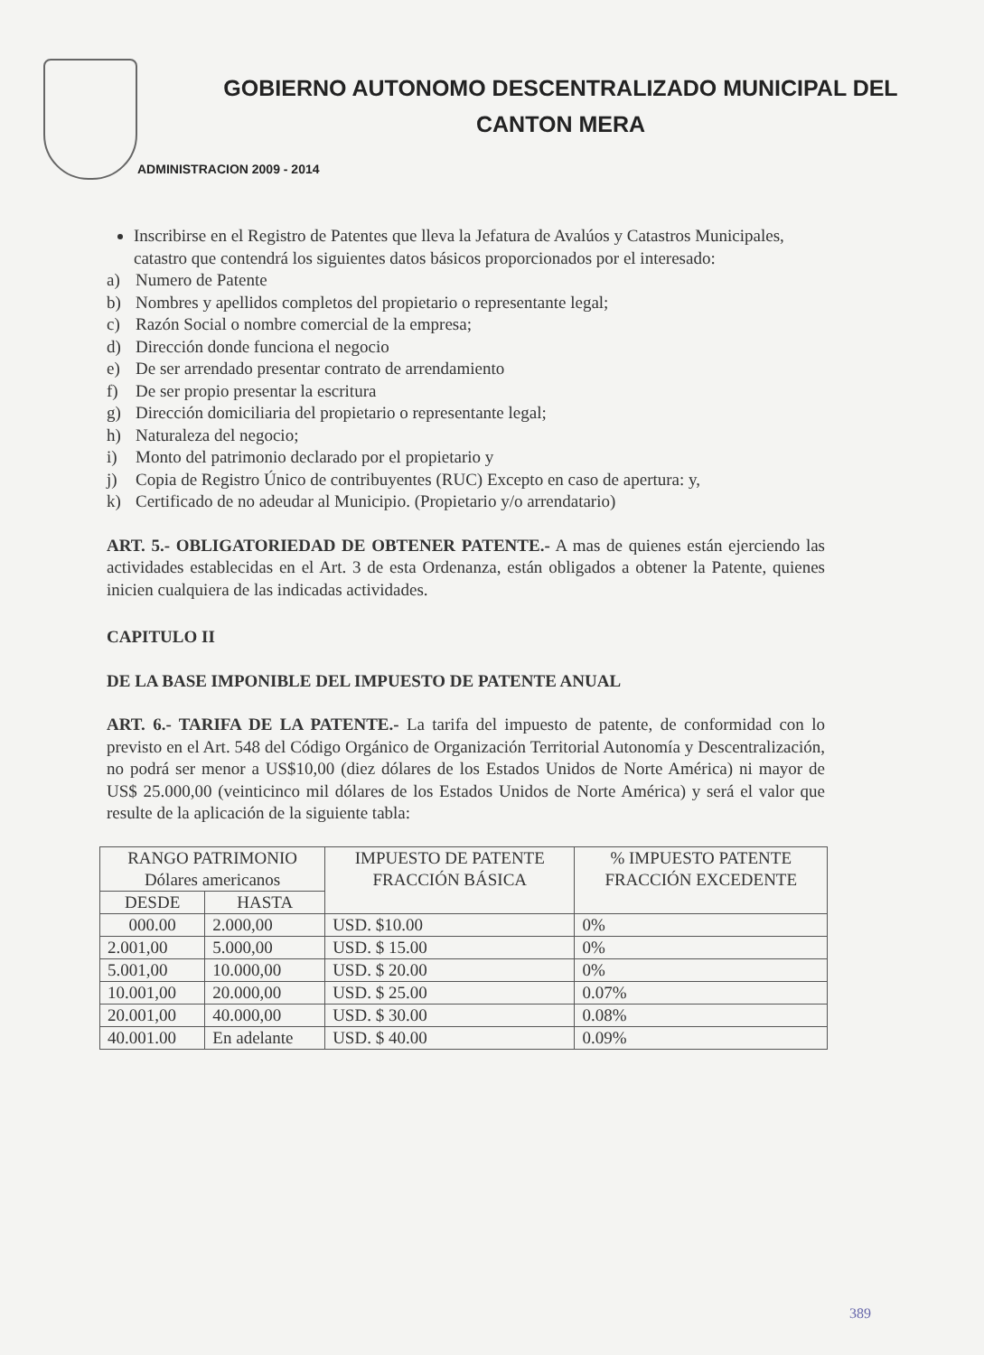GOBIERNO AUTONOMO DESCENTRALIZADO MUNICIPAL DEL
CANTON MERA
ADMINISTRACION 2009 - 2014
Inscribirse en el Registro de Patentes que lleva la Jefatura de Avalúos y Catastros Municipales, catastro que contendrá los siguientes datos básicos proporcionados por el interesado:
a) Numero de Patente
b) Nombres y apellidos completos del propietario o representante legal;
c) Razón Social o nombre comercial de la empresa;
d) Dirección donde funciona el negocio
e) De ser arrendado presentar contrato de arrendamiento
f) De ser propio presentar la escritura
g) Dirección domiciliaria del propietario o representante legal;
h) Naturaleza del negocio;
i) Monto del patrimonio declarado por el propietario y
j) Copia de Registro Único de contribuyentes (RUC) Excepto en caso de apertura: y,
k) Certificado de no adeudar al Municipio. (Propietario y/o arrendatario)
ART. 5.- OBLIGATORIEDAD DE OBTENER PATENTE.- A mas de quienes están ejerciendo las actividades establecidas en el Art. 3 de esta Ordenanza, están obligados a obtener la Patente, quienes inicien cualquiera de las indicadas actividades.
CAPITULO II
DE LA BASE IMPONIBLE DEL IMPUESTO DE PATENTE ANUAL
ART. 6.- TARIFA DE LA PATENTE.- La tarifa del impuesto de patente, de conformidad con lo previsto en el Art. 548 del Código Orgánico de Organización Territorial Autonomía y Descentralización, no podrá ser menor a US$10,00 (diez dólares de los Estados Unidos de Norte América) ni mayor de US$ 25.000,00 (veinticinco mil dólares de los Estados Unidos de Norte América) y será el valor que resulte de la aplicación de la siguiente tabla:
| RANGO PATRIMONIO Dólares americanos | | IMPUESTO DE PATENTE FRACCIÓN BÁSICA | % IMPUESTO PATENTE FRACCIÓN EXCEDENTE |
| DESDE | HASTA | | |
| 000.00 | 2.000,00 | USD. $10.00 | 0% |
| 2.001,00 | 5.000,00 | USD. $ 15.00 | 0% |
| 5.001,00 | 10.000,00 | USD. $ 20.00 | 0% |
| 10.001,00 | 20.000,00 | USD. $ 25.00 | 0.07% |
| 20.001,00 | 40.000,00 | USD. $ 30.00 | 0.08% |
| 40.001.00 | En adelante | USD. $ 40.00 | 0.09% |
389